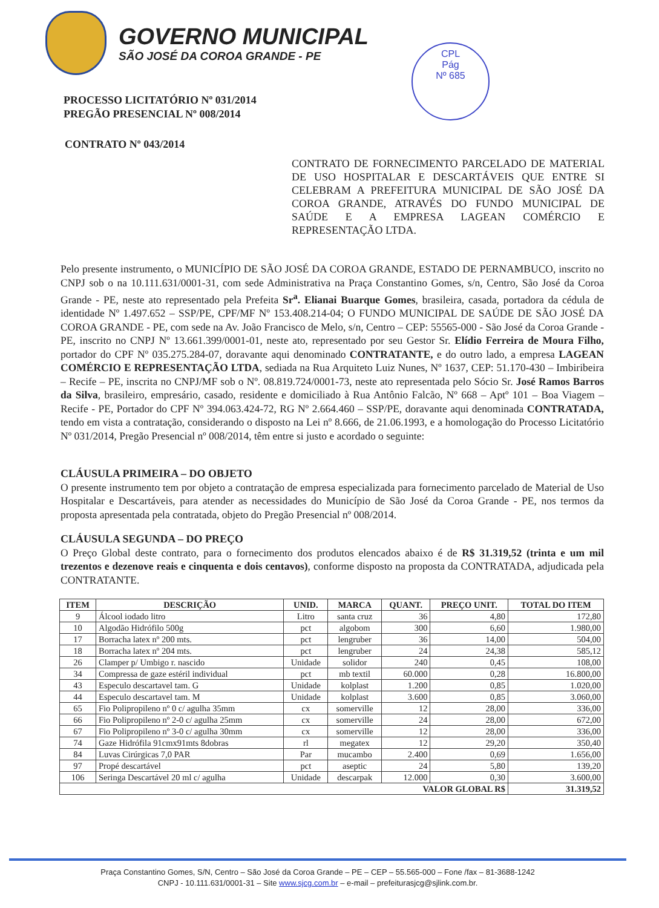GOVERNO MUNICIPAL
SÃO JOSÉ DA COROA GRANDE - PE
CPL
Pág
Nº 685
PROCESSO LICITATÓRIO Nº 031/2014
PREGÃO PRESENCIAL Nº 008/2014
CONTRATO Nº 043/2014
CONTRATO DE FORNECIMENTO PARCELADO DE MATERIAL DE USO HOSPITALAR E DESCARTÁVEIS QUE ENTRE SI CELEBRAM A PREFEITURA MUNICIPAL DE SÃO JOSÉ DA COROA GRANDE, ATRAVÉS DO FUNDO MUNICIPAL DE SAÚDE E A EMPRESA LAGEAN COMÉRCIO E REPRESENTAÇÃO LTDA.
Pelo presente instrumento, o MUNICÍPIO DE SÃO JOSÉ DA COROA GRANDE, ESTADO DE PERNAMBUCO, inscrito no CNPJ sob o na 10.111.631/0001-31, com sede Administrativa na Praça Constantino Gomes, s/n, Centro, São José da Coroa Grande - PE, neste ato representado pela Prefeita Sr<sup>a</sup>. Elianai Buarque Gomes, brasileira, casada, portadora da cédula de identidade Nº 1.497.652 – SSP/PE, CPF/MF Nº 153.408.214-04; O FUNDO MUNICIPAL DE SAÚDE DE SÃO JOSÉ DA COROA GRANDE - PE, com sede na Av. João Francisco de Melo, s/n, Centro – CEP: 55565-000 - São José da Coroa Grande - PE, inscrito no CNPJ Nº 13.661.399/0001-01, neste ato, representado por seu Gestor Sr. Elídio Ferreira de Moura Filho, portador do CPF Nº 035.275.284-07, doravante aqui denominado CONTRATANTE, e do outro lado, a empresa LAGEAN COMÉRCIO E REPRESENTAÇÃO LTDA, sediada na Rua Arquiteto Luiz Nunes, Nº 1637, CEP: 51.170-430 – Imbiribeira – Recife – PE, inscrita no CNPJ/MF sob o Nº. 08.819.724/0001-73, neste ato representada pelo Sócio Sr. José Ramos Barros da Silva, brasileiro, empresário, casado, residente e domiciliado à Rua Antônio Falcão, Nº 668 – Aptº 101 – Boa Viagem – Recife - PE, Portador do CPF Nº 394.063.424-72, RG Nº 2.664.460 – SSP/PE, doravante aqui denominada CONTRATADA, tendo em vista a contratação, considerando o disposto na Lei nº 8.666, de 21.06.1993, e a homologação do Processo Licitatório Nº 031/2014, Pregão Presencial nº 008/2014, têm entre si justo e acordado o seguinte:
CLÁUSULA PRIMEIRA – DO OBJETO
O presente instrumento tem por objeto a contratação de empresa especializada para fornecimento parcelado de Material de Uso Hospitalar e Descartáveis, para atender as necessidades do Município de São José da Coroa Grande - PE, nos termos da proposta apresentada pela contratada, objeto do Pregão Presencial nº 008/2014.
CLÁUSULA SEGUNDA – DO PREÇO
O Preço Global deste contrato, para o fornecimento dos produtos elencados abaixo é de R$ 31.319,52 (trinta e um mil trezentos e dezenove reais e cinquenta e dois centavos), conforme disposto na proposta da CONTRATADA, adjudicada pela CONTRATANTE.
| ITEM | DESCRIÇÃO | UNID. | MARCA | QUANT. | PREÇO UNIT. | TOTAL DO ITEM |
| --- | --- | --- | --- | --- | --- | --- |
| 9 | Álcool iodado litro | Litro | santa cruz | 36 | 4,80 | 172,80 |
| 10 | Algodão Hidrófilo 500g | pct | algobom | 300 | 6,60 | 1.980,00 |
| 17 | Borracha latex nº 200 mts. | pct | lengruber | 36 | 14,00 | 504,00 |
| 18 | Borracha latex nº 204 mts. | pct | lengruber | 24 | 24,38 | 585,12 |
| 26 | Clamper p/ Umbigo r. nascido | Unidade | solidor | 240 | 0,45 | 108,00 |
| 34 | Compressa de gaze estéril individual | pct | mb textil | 60.000 | 0,28 | 16.800,00 |
| 43 | Especulo descartavel tam. G | Unidade | kolplast | 1.200 | 0,85 | 1.020,00 |
| 44 | Especulo descartavel tam. M | Unidade | kolplast | 3.600 | 0,85 | 3.060,00 |
| 65 | Fio Polipropileno nº 0 c/ agulha 35mm | cx | somerville | 12 | 28,00 | 336,00 |
| 66 | Fio Polipropileno nº 2-0 c/ agulha 25mm | cx | somerville | 24 | 28,00 | 672,00 |
| 67 | Fio Polipropileno nº 3-0 c/ agulha 30mm | cx | somerville | 12 | 28,00 | 336,00 |
| 74 | Gaze Hidrófila 91cmx91mts 8dobras | rl | megatex | 12 | 29,20 | 350,40 |
| 84 | Luvas Cirúrgicas 7,0 PAR | Par | mucambo | 2.400 | 0,69 | 1.656,00 |
| 97 | Propé descartável | pct | aseptic | 24 | 5,80 | 139,20 |
| 106 | Seringa Descartável 20 ml c/ agulha | Unidade | descarpak | 12.000 | 0,30 | 3.600,00 |
| VALOR GLOBAL R$ | | | | | | 31.319,52 |
Praça Constantino Gomes, S/N, Centro – São José da Coroa Grande – PE – CEP – 55.565-000 – Fone /fax – 81-3688-1242
CNPJ - 10.111.631/0001-31 – Site www.sjcg.com.br – e-mail – prefeiturasjcg@sjlink.com.br.